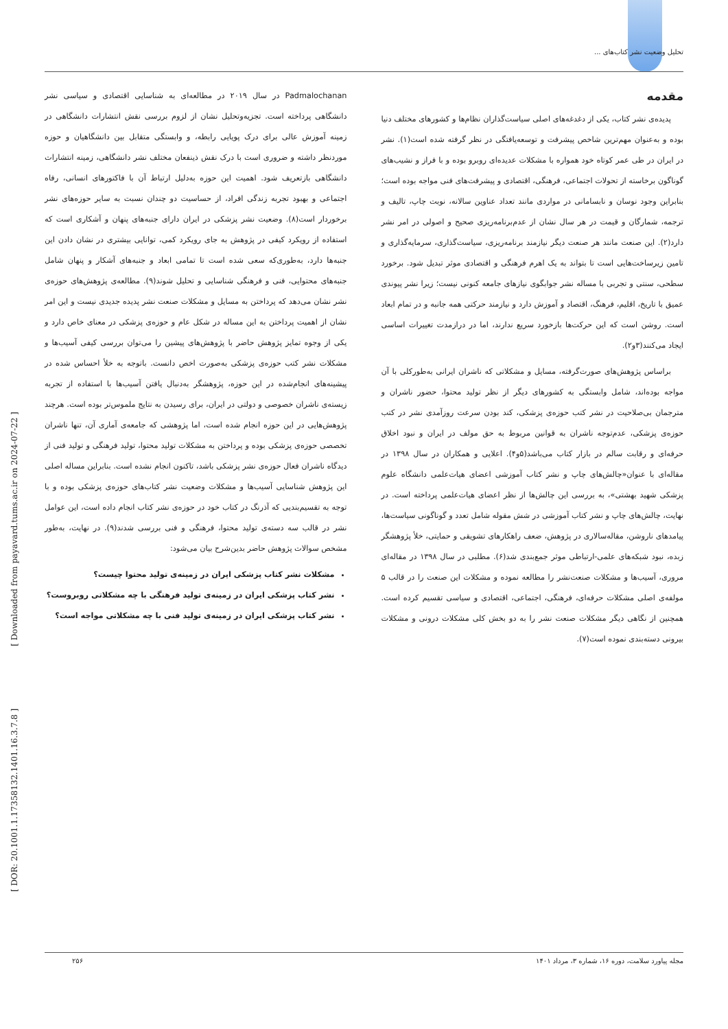تحلیل وضعیت نشر کتاب‌های ...
[ DOR: 20.1001.1.17358132.1401.16.3.7.8 ] [ Downloaded from payavard.tums.ac.ir on 2024-07-22 ]
مقدمه
پدیده‌ی نشر کتاب، یکی از دغدغه‌های اصلی سیاست‌گذاران نظام‌ها و کشورهای مختلف دنیا بوده و به‌عنوان مهم‌ترین شاخص پیشرفت و توسعه‌یافتگی در نظر گرفته شده است(۱). نشر در ایران در طی عمر کوتاه خود همواره با مشکلات عدیده‌ای روبرو بوده و با فراز و نشیب‌های گوناگون برخاسته از تحولات اجتماعی، فرهنگی، اقتصادی و پیشرفت‌های فنی مواجه بوده است؛ بنابراین وجود نوسان و نابسامانی در مواردی مانند تعداد عناوین سالانه، نوبت چاپ، تالیف و ترجمه، شمارگان و قیمت در هر سال نشان از عدم‌برنامه‌ریزی صحیح و اصولی در امر نشر دارد(۲). این صنعت مانند هر صنعت دیگر نیازمند برنامه‌ریزی، سیاست‌گذاری، سرمایه‌گذاری و تامین زیرساخت‌هایی است تا بتواند به یک اهرم فرهنگی و اقتصادی موثر تبدیل شود. برخورد سطحی، سنتی و تجربی با مساله نشر جوابگوی نیازهای جامعه کنونی نیست؛ زیرا نشر پیوندی عمیق با تاریخ، اقلیم، فرهنگ، اقتصاد و آموزش دارد و نیازمند حرکتی همه جانبه و در تمام ابعاد است. روشن است که این حرکت‌ها بازخورد سریع ندارند، اما در درازمدت تغییرات اساسی ایجاد می‌کنند(۳و۲).
براساس پژوهش‌های صورت‌گرفته، مسایل و مشکلاتی که ناشران ایرانی به‌طورکلی با آن مواجه بوده‌اند، شامل وابستگی به کشورهای دیگر از نظر تولید محتوا، حضور ناشران و مترجمان بی‌صلاحیت در نشر کتب حوزه‌ی پزشکی، کند بودن سرعت روزآمدی نشر در کتب حوزه‌ی پزشکی، عدم‌توجه ناشران به قوانین مربوط به حق مولف در ایران و نبود اخلاق حرفه‌ای و رقابت سالم در بازار کتاب می‌باشد(۵و۴). اعلایی و همکاران در سال ۱۳۹۸ در مقاله‌ای با عنوان«چالش‌های چاپ و نشر کتاب آموزشی اعضای هیات‌علمی دانشگاه علوم پزشکی شهید بهشتی»، به بررسی این چالش‌ها از نظر اعضای هیات‌علمی پرداخته است. در نهایت، چالش‌های چاپ و نشر کتاب آموزشی در شش مقوله شامل تعدد و گوناگونی سیاست‌ها، پیامدهای ناروشن، مقاله‌سالاری در پژوهش، ضعف راهکارهای تشویقی و حمایتی، خلأ پژوهشگر زبده، نبود شبکه‌های علمی-ارتباطی موثر جمع‌بندی شد(۶). مطلبی در سال ۱۳۹۸ در مقاله‌ای مروری، آسیب‌ها و مشکلات صنعت‌نشر را مطالعه نموده و مشکلات این صنعت را در قالب ۵ مولفه‌ی اصلی مشکلات حرفه‌ای، فرهنگی، اجتماعی، اقتصادی و سیاسی تقسیم کرده است. همچنین از نگاهی دیگر مشکلات صنعت نشر را به دو بخش کلی مشکلات درونی و مشکلات بیرونی دسته‌بندی نموده است(۷).
Padmalochanan در سال ۲۰۱۹ در مطالعه‌ای به شناسایی اقتصادی و سیاسی نشر دانشگاهی پرداخته است. تجزیه‌وتحلیل نشان از لزوم بررسی نقش انتشارات دانشگاهی در زمینه آموزش عالی برای درک پویایی رابطه، و وابستگی متقابل بین دانشگاهیان و حوزه موردنظر داشته و ضروری است با درک نقش ذینفعان مختلف نشر دانشگاهی، زمینه انتشارات دانشگاهی بازتعریف شود. اهمیت این حوزه به‌دلیل ارتباط آن با فاکتورهای انسانی، رفاه اجتماعی و بهبود تجربه زندگی افراد، از حساسیت دو چندان نسبت به سایر حوزه‌های نشر برخوردار است(۸). وضعیت نشر پزشکی در ایران دارای جنبه‌های پنهان و آشکاری است که استفاده از رویکرد کیفی در پژوهش به جای رویکرد کمی، توانایی بیشتری در نشان دادن این جنبه‌ها دارد، به‌طوری‌که سعی شده است تا تمامی ابعاد و جنبه‌های آشکار و پنهان شامل جنبه‌های محتوایی، فنی و فرهنگی شناسایی و تحلیل شوند(۹). مطالعه‌ی پژوهش‌های حوزه‌ی نشر نشان می‌دهد که پرداختن به مسایل و مشکلات صنعت نشر پدیده جدیدی نیست و این امر نشان از اهمیت پرداختن به این مساله در شکل عام و حوزه‌ی پزشکی در معنای خاص دارد و یکی از وجوه تمایز پژوهش حاضر با پژوهش‌های پیشین را می‌توان بررسی کیفی آسیب‌ها و مشکلات نشر کتب حوزه‌ی پزشکی به‌صورت اخص دانست. باتوجه به خلأ احساس شده در پیشینه‌های انجام‌شده در این حوزه، پژوهشگر به‌دنبال یافتن آسیب‌ها با استفاده از تجربه زیسته‌ی ناشران خصوصی و دولتی در ایران، برای رسیدن به نتایج ملموس‌تر بوده است. هرچند پژوهش‌هایی در این حوزه انجام شده است، اما پژوهشی که جامعه‌ی آماری آن، تنها ناشران تخصصی حوزه‌ی پزشکی بوده و پرداختن به مشکلات تولید محتوا، تولید فرهنگی و تولید فنی از دیدگاه ناشران فعال حوزه‌ی نشر پزشکی باشد، تاکنون انجام نشده است. بنابراین مساله اصلی این پژوهش شناسایی آسیب‌ها و مشکلات وضعیت نشر کتاب‌های حوزه‌ی پزشکی بوده و با توجه به تقسیم‌بندیی که آذرنگ در کتاب خود در حوزه‌ی نشر کتاب انجام داده است، این عوامل نشر در قالب سه دسته‌ی تولید محتوا، فرهنگی و فنی بررسی شدند(۹). در نهایت، به‌طور مشخص سوالات پژوهش حاضر بدین‌شرح بیان می‌شود:
مشکلات نشر کتاب پزشکی ایران در زمینه‌ی تولید محتوا چیست؟
نشر کتاب پزشکی ایران در زمینه‌ی تولید فرهنگی با چه مشکلاتی روبروست؟
نشر کتاب پزشکی ایران در زمینه‌ی تولید فنی با چه مشکلاتی مواجه است؟
مجله پیاورد سلامت، دوره ۱۶، شماره ۳، مرداد ۱۴۰۱ ۲۵۶